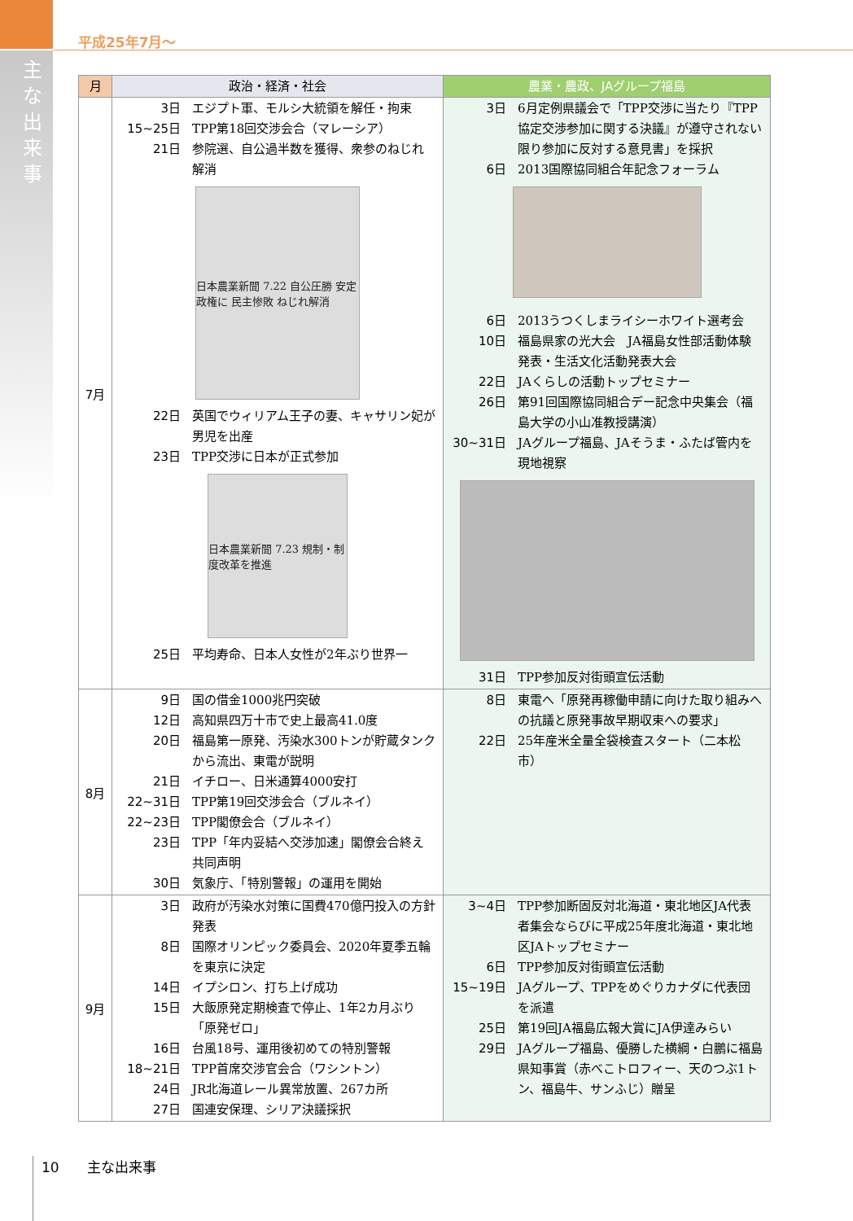主な出来事
平成25年7月～
| 月 | 政治・経済・社会 | 農業・農政、JAグループ福島 |
| --- | --- | --- |
| 7月 | 3日 エジプト軍、モルシ大統領を解任・拘束 15~25日 TPP第18回交渉会合（マレーシア） 21日 参院選、自公過半数を獲得、衆参のねじれ解消 日本農業新聞 7.22 自公圧勝 安定政権に 民主惨敗 ねじれ解消 22日 英国でウィリアム王子の妻、キャサリン妃が男児を出産 23日 TPP交渉に日本が正式参加 日本農業新聞 7.23 規制・制度改革を推進 25日 平均寿命、日本人女性が2年ぶり世界一 | 3日 6月定例県議会で「TPP交渉に当たり『TPP協定交渉参加に関する決議』が遵守されない限り参加に反対する意見書」を採択 6日 2013国際協同組合年記念フォーラム 6日 2013うつくしまライシーホワイト選考会 10日 福島県家の光大会 JA福島女性部活動体験発表・生活文化活動発表大会 22日 JAくらしの活動トップセミナー 26日 第91回国際協同組合デー記念中央集会（福島大学の小山准教授講演） 30~31日 JAグループ福島、JAそうま・ふたば管内を現地視察 31日 TPP参加反対街頭宣伝活動 |
| 8月 | 9日 国の借金1000兆円突破 12日 高知県四万十市で史上最高41.0度 20日 福島第一原発、汚染水300トンが貯蔵タンクから流出、東電が説明 21日 イチロー、日米通算4000安打 22~31日 TPP第19回交渉会合（ブルネイ） 22~23日 TPP閣僚会合（ブルネイ） 23日 TPP「年内妥結へ交渉加速」閣僚会合終え共同声明 30日 気象庁、「特別警報」の運用を開始 | 8日 東電へ「原発再稼働申請に向けた取り組みへの抗議と原発事故早期収束への要求」 22日 25年産米全量全袋検査スタート（二本松市） |
| 9月 | 3日 政府が汚染水対策に国費470億円投入の方針発表 8日 国際オリンピック委員会、2020年夏季五輪を東京に決定 14日 イプシロン、打ち上げ成功 15日 大飯原発定期検査で停止、1年2カ月ぶり「原発ゼロ」 16日 台風18号、運用後初めての特別警報 18~21日 TPP首席交渉官会合（ワシントン） 24日 JR北海道レール異常放置、267カ所 27日 国連安保理、シリア決議採択 | 3~4日 TPP参加断固反対北海道・東北地区JA代表者集会ならびに平成25年度北海道・東北地区JAトップセミナー 6日 TPP参加反対街頭宣伝活動 15~19日 JAグループ、TPPをめぐりカナダに代表団を派遣 25日 第19回JA福島広報大賞にJA伊達みらい 29日 JAグループ福島、優勝した横綱・白鵬に福島県知事賞（赤べこトロフィー、天のつぶ1トン、福島牛、サンふじ）贈呈 |
10　　主な出来事